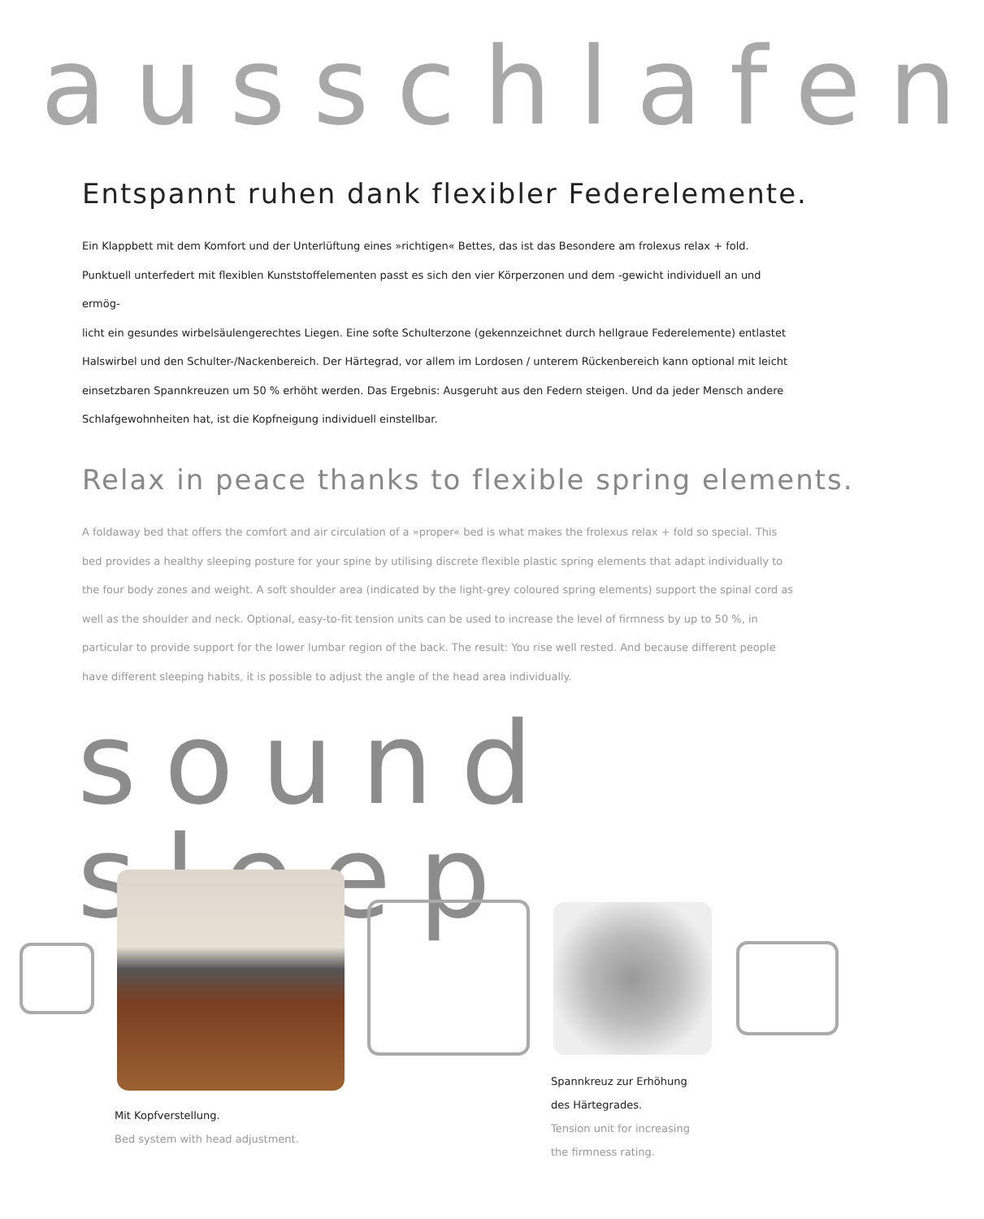ausschlafen
Entspannt ruhen dank flexibler Federelemente.
Ein Klappbett mit dem Komfort und der Unterlüftung eines »richtigen« Bettes, das ist das Besondere am frolexus relax + fold. Punktuell unterfedert mit flexiblen Kunststoffelementen passt es sich den vier Körperzonen und dem -gewicht individuell an und ermög-
licht ein gesundes wirbelsäulengerechtes Liegen. Eine softe Schulterzone (gekennzeichnet durch hellgraue Federelemente) entlastet Halswirbel und den Schulter-/Nackenbereich. Der Härtegrad, vor allem im Lordosen / unterem Rückenbereich kann optional mit leicht einsetzbaren Spannkreuzen um 50 % erhöht werden. Das Ergebnis: Ausgeruht aus den Federn steigen. Und da jeder Mensch andere Schlafgewohnheiten hat, ist die Kopfneigung individuell einstellbar.
Relax in peace thanks to flexible spring elements.
A foldaway bed that offers the comfort and air circulation of a »proper« bed is what makes the frolexus relax + fold so special. This bed provides a healthy sleeping posture for your spine by utilising discrete flexible plastic spring elements that adapt individually to the four body zones and weight. A soft shoulder area (indicated by the light-grey coloured spring elements) support the spinal cord as well as the shoulder and neck. Optional, easy-to-fit tension units can be used to increase the level of firmness by up to 50 %, in particular to provide support for the lower lumbar region of the back. The result: You rise well rested. And because different people have different sleeping habits, it is possible to adjust the angle of the head area individually.
sound sleep
Mit Kopfverstellung.
Bed system with head adjustment.
Spannkreuz zur Erhöhung
des Härtegrades.
Tension unit for increasing
the firmness rating.